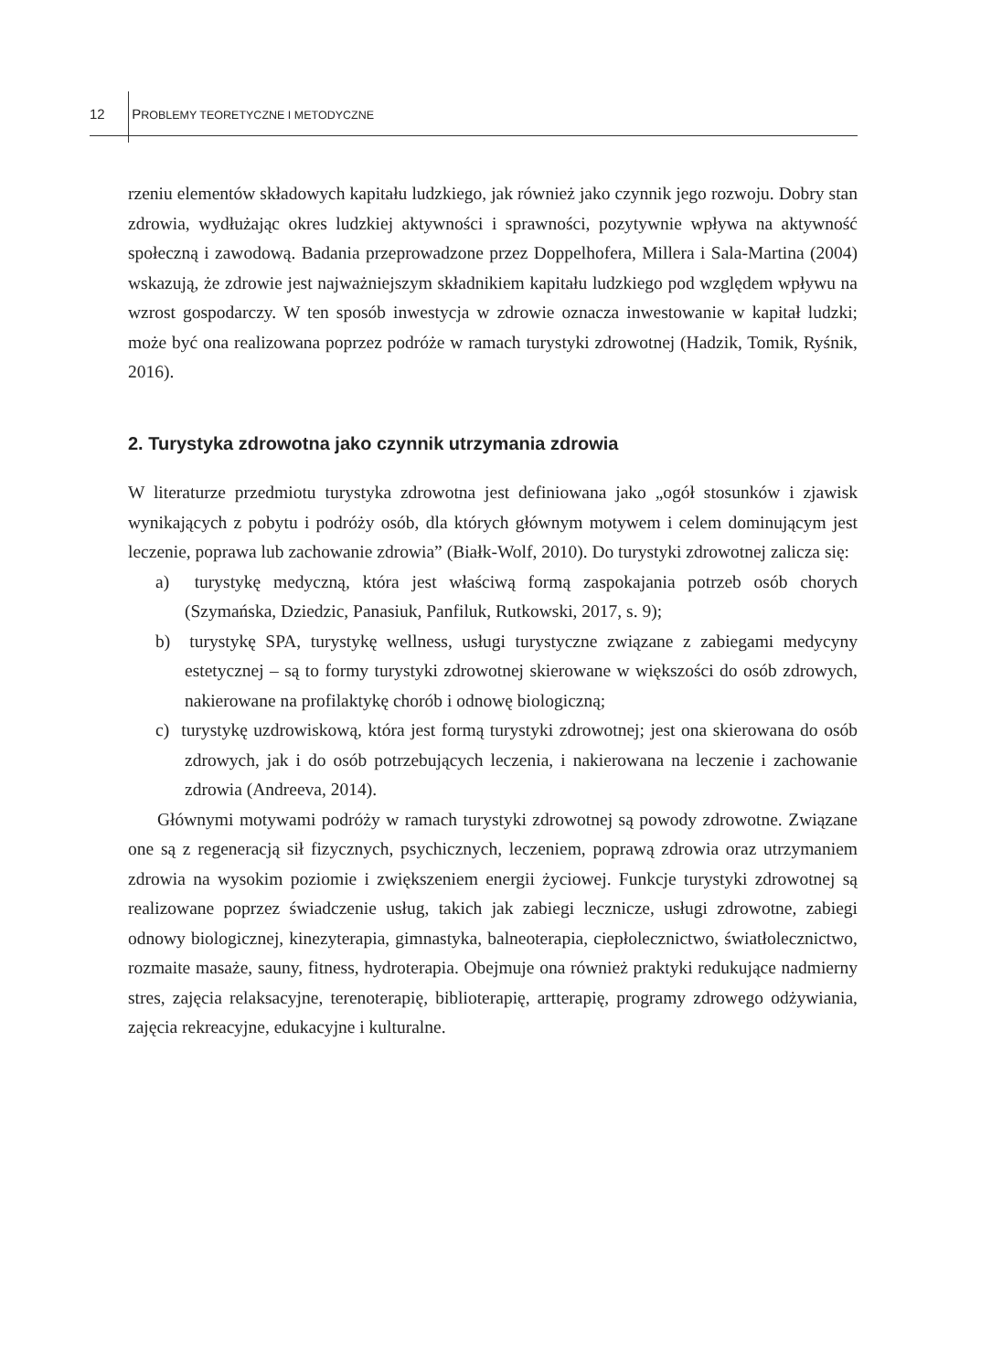12 PROBLEMY TEORETYCZNE I METODYCZNE
rzeniu elementów składowych kapitału ludzkiego, jak również jako czynnik jego rozwoju. Dobry stan zdrowia, wydłużając okres ludzkiej aktywności i sprawności, pozytywnie wpływa na aktywność społeczną i zawodową. Badania przeprowadzone przez Doppelhofera, Millera i Sala-Martina (2004) wskazują, że zdrowie jest najważniejszym składnikiem kapitału ludzkiego pod względem wpływu na wzrost gospodarczy. W ten sposób inwestycja w zdrowie oznacza inwestowanie w kapitał ludzki; może być ona realizowana poprzez podróże w ramach turystyki zdrowotnej (Hadzik, Tomik, Ryśnik, 2016).
2. Turystyka zdrowotna jako czynnik utrzymania zdrowia
W literaturze przedmiotu turystyka zdrowotna jest definiowana jako „ogół stosunków i zjawisk wynikających z pobytu i podróży osób, dla których głównym motywem i celem dominującym jest leczenie, poprawa lub zachowanie zdrowia” (Białk-Wolf, 2010). Do turystyki zdrowotnej zalicza się:
a) turystykę medyczną, która jest właściwą formą zaspokajania potrzeb osób chorych (Szymańska, Dziedzic, Panasiuk, Panfiluk, Rutkowski, 2017, s. 9);
b) turystykę SPA, turystykę wellness, usługi turystyczne związane z zabiegami medycyny estetycznej – są to formy turystyki zdrowotnej skierowane w większości do osób zdrowych, nakierowane na profilaktykę chorób i odnowę biologiczną;
c) turystykę uzdrowiskową, która jest formą turystyki zdrowotnej; jest ona skierowana do osób zdrowych, jak i do osób potrzebujących leczenia, i nakierowana na leczenie i zachowanie zdrowia (Andreeva, 2014).
Głównymi motywami podróży w ramach turystyki zdrowotnej są powody zdrowotne. Związane one są z regeneracją sił fizycznych, psychicznych, leczeniem, poprawą zdrowia oraz utrzymaniem zdrowia na wysokim poziomie i zwiększeniem energii życiowej. Funkcje turystyki zdrowotnej są realizowane poprzez świadczenie usług, takich jak zabiegi lecznicze, usługi zdrowotne, zabiegi odnowy biologicznej, kinezyterapia, gimnastyka, balneoterapia, ciepłolecznictwo, światłolecznictwo, rozmaite masaże, sauny, fitness, hydroterapia. Obejmuje ona również praktyki redukujące nadmierny stres, zajęcia relaksacyjne, terenoterapię, biblioterapię, artterapię, programy zdrowego odżywiania, zajęcia rekreacyjne, edukacyjne i kulturalne.